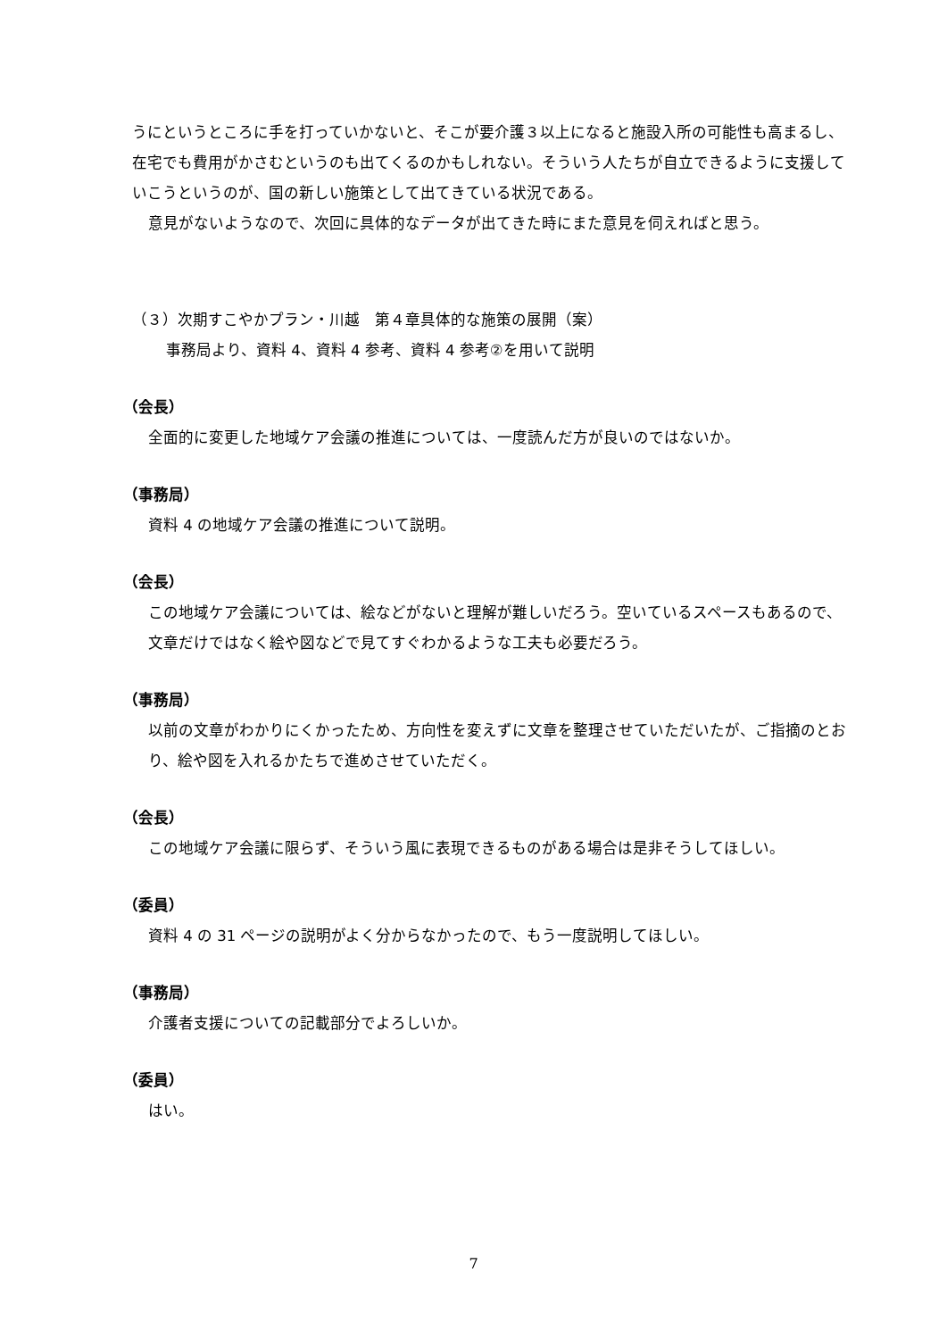うにというところに手を打っていかないと、そこが要介護３以上になると施設入所の可能性も高まるし、在宅でも費用がかさむというのも出てくるのかもしれない。そういう人たちが自立できるように支援していこうというのが、国の新しい施策として出てきている状況である。
意見がないようなので、次回に具体的なデータが出てきた時にまた意見を伺えればと思う。
（３）次期すこやかプラン・川越　第４章具体的な施策の展開（案）
事務局より、資料 4、資料 4 参考、資料 4 参考②を用いて説明
（会長）
全面的に変更した地域ケア会議の推進については、一度読んだ方が良いのではないか。
（事務局）
資料 4 の地域ケア会議の推進について説明。
（会長）
この地域ケア会議については、絵などがないと理解が難しいだろう。空いているスペースもあるので、文章だけではなく絵や図などで見てすぐわかるような工夫も必要だろう。
（事務局）
以前の文章がわかりにくかったため、方向性を変えずに文章を整理させていただいたが、ご指摘のとおり、絵や図を入れるかたちで進めさせていただく。
（会長）
この地域ケア会議に限らず、そういう風に表現できるものがある場合は是非そうしてほしい。
（委員）
資料 4 の 31 ページの説明がよく分からなかったので、もう一度説明してほしい。
（事務局）
介護者支援についての記載部分でよろしいか。
（委員）
はい。
7